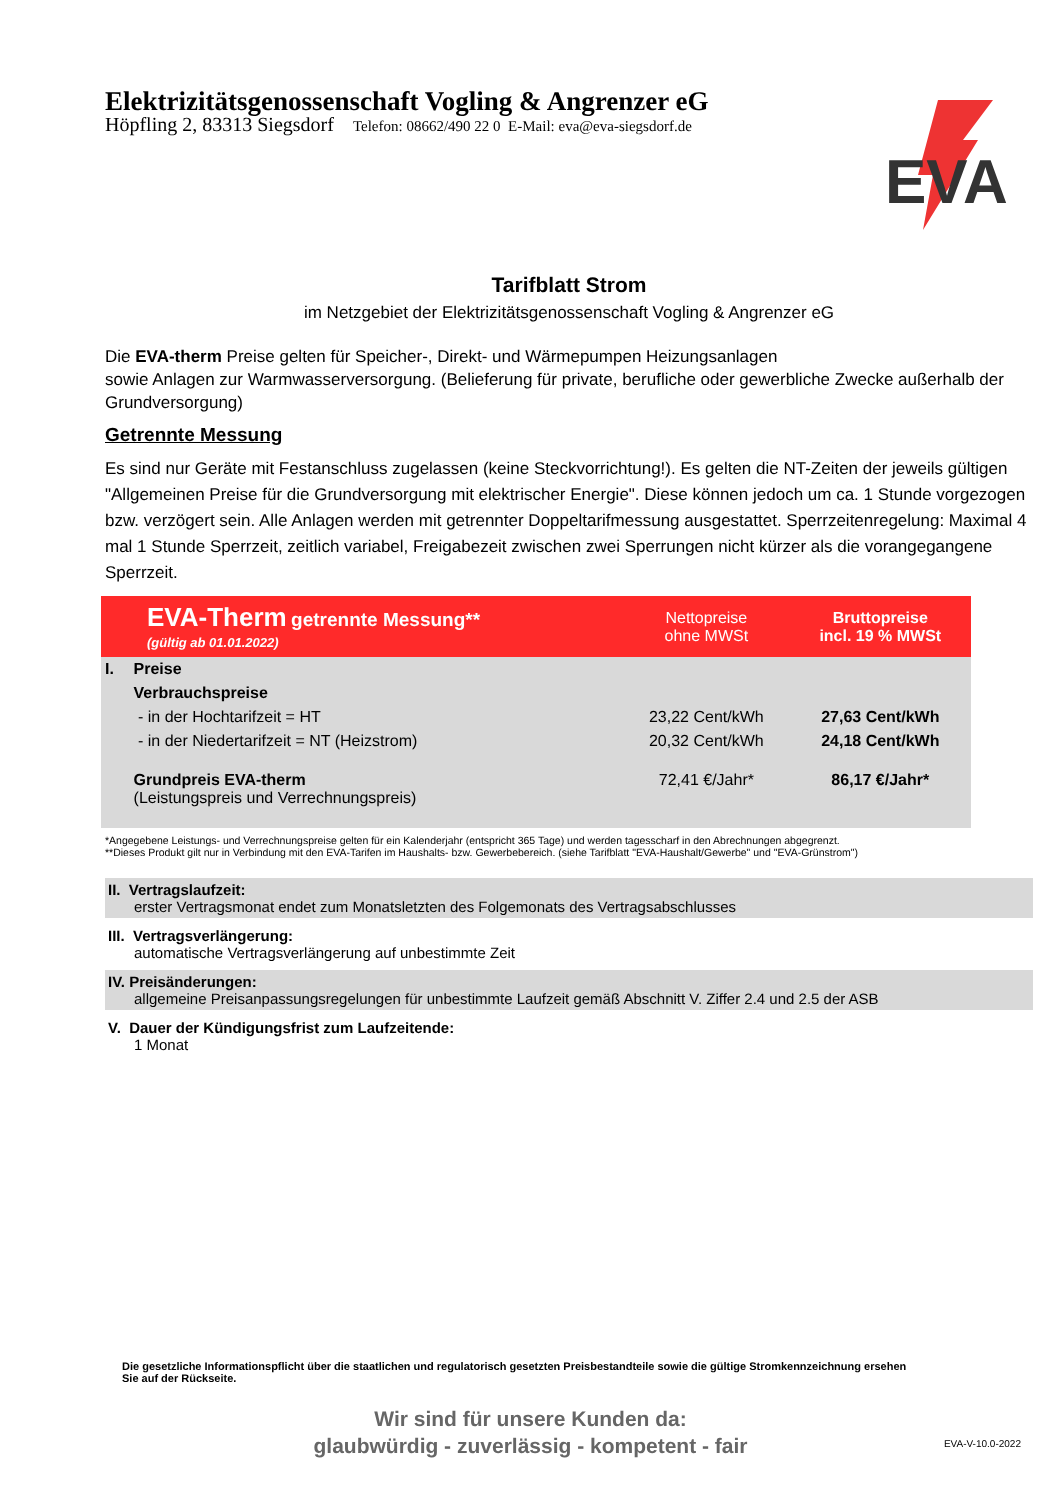Elektrizitätsgenossenschaft Vogling & Angrenzer eG
Höpfling 2, 83313 Siegsdorf Telefon: 08662/490 22 0 E-Mail: eva@eva-siegsdorf.de
EVA
Tarifblatt Strom
im Netzgebiet der Elektrizitätsgenossenschaft Vogling & Angrenzer eG
Die EVA-therm Preise gelten für Speicher-, Direkt- und Wärmepumpen Heizungsanlagen
sowie Anlagen zur Warmwasserversorgung. (Belieferung für private, berufliche oder gewerbliche Zwecke außerhalb der Grundversorgung)
Getrennte Messung
Es sind nur Geräte mit Festanschluss zugelassen (keine Steckvorrichtung!). Es gelten die NT-Zeiten der jeweils gültigen "Allgemeinen Preise für die Grundversorgung mit elektrischer Energie". Diese können jedoch um ca. 1 Stunde vorgezogen bzw. verzögert sein. Alle Anlagen werden mit getrennter Doppeltarifmessung ausgestattet. Sperrzeitenregelung: Maximal 4 mal 1 Stunde Sperrzeit, zeitlich variabel, Freigabezeit zwischen zwei Sperrungen nicht kürzer als die vorangegangene Sperrzeit.
| EVA-Therm getrennte Messung** (gültig ab 01.01.2022) | | Nettopreise ohne MWSt | Bruttopreise incl. 19 % MWSt |
| --- | --- | --- | --- |
| I. | Preise | | |
| | Verbrauchspreise | | |
| | - in der Hochtarifzeit = HT | 23,22 Cent/kWh | 27,63 Cent/kWh |
| | - in der Niedertarifzeit = NT (Heizstrom) | 20,32 Cent/kWh | 24,18 Cent/kWh |
| | Grundpreis EVA-therm (Leistungspreis und Verrechnungspreis) | 72,41 €/Jahr* | 86,17 €/Jahr* |
*Angegebene Leistungs- und Verrechnungspreise gelten für ein Kalenderjahr (entspricht 365 Tage) und werden tagesscharf in den Abrechnungen abgegrenzt.
**Dieses Produkt gilt nur in Verbindung mit den EVA-Tarifen im Haushalts- bzw. Gewerbebereich. (siehe Tarifblatt "EVA-Haushalt/Gewerbe" und "EVA-Grünstrom")
II. Vertragslaufzeit:
erster Vertragsmonat endet zum Monatsletzten des Folgemonats des Vertragsabschlusses
III. Vertragsverlängerung:
automatische Vertragsverlängerung auf unbestimmte Zeit
IV. Preisänderungen:
allgemeine Preisanpassungsregelungen für unbestimmte Laufzeit gemäß Abschnitt V. Ziffer 2.4 und 2.5 der ASB
V. Dauer der Kündigungsfrist zum Laufzeitende:
1 Monat
Die gesetzliche Informationspflicht über die staatlichen und regulatorisch gesetzten Preisbestandteile sowie die gültige Stromkennzeichnung ersehen Sie auf der Rückseite.
Wir sind für unsere Kunden da:
glaubwürdig - zuverlässig - kompetent - fair
EVA-V-10.0-2022